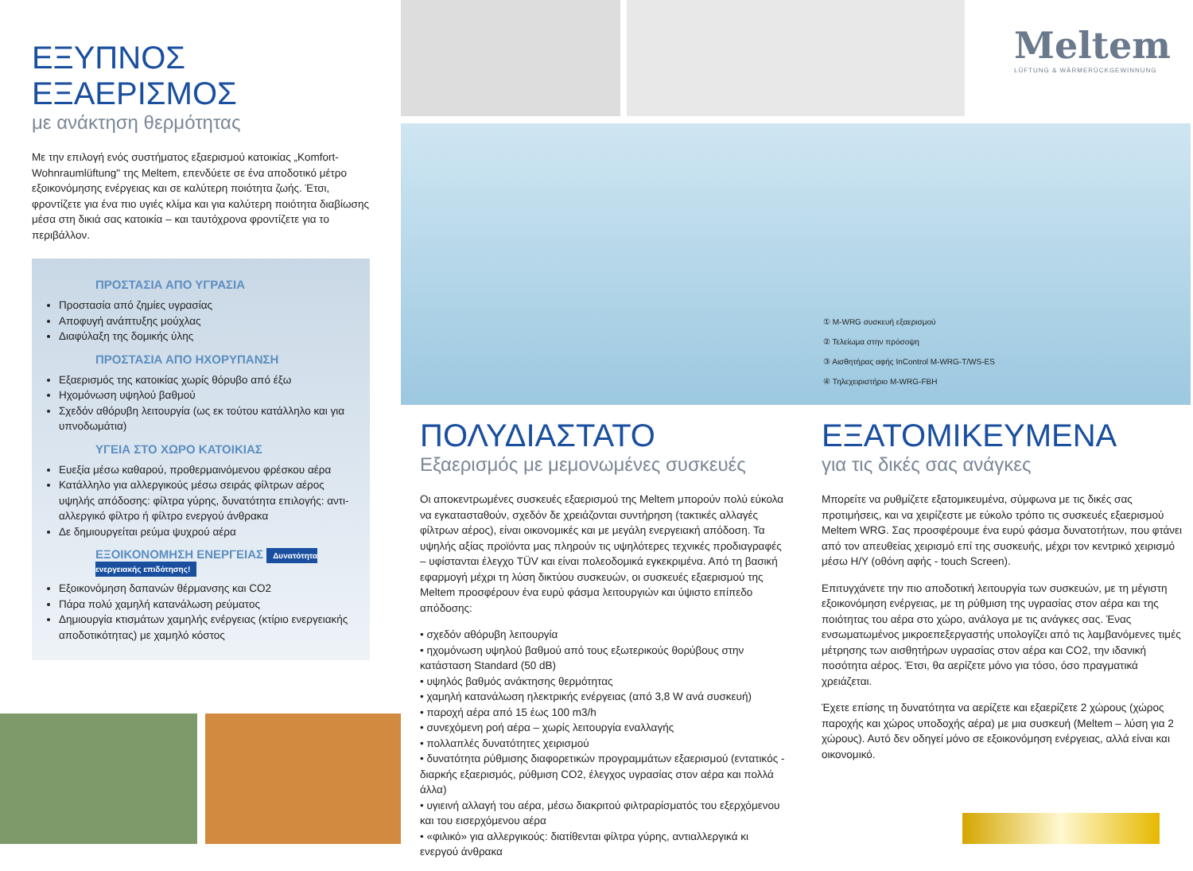ΕΞΥΠΝΟΣ ΕΞΑΕΡΙΣΜΟΣ
με ανάκτηση θερμότητας
Με την επιλογή ενός συστήματος εξαερισμού κατοικίας „Komfort-Wohnraumlüftung" της Meltem, επενδύετε σε ένα αποδοτικό μέτρο εξοικονόμησης ενέργειας και σε καλύτερη ποιότητα ζωής. Έτσι, φροντίζετε για ένα πιο υγιές κλίμα και για καλύτερη ποιότητα διαβίωσης μέσα στη δικιά σας κατοικία – και ταυτόχρονα φροντίζετε για το περιβάλλον.
ΠΡΟΣΤΑΣΙΑ ΑΠΟ ΥΓΡΑΣΙΑ
Προστασία από ζημίες υγρασίας
Αποφυγή ανάπτυξης μούχλας
Διαφύλαξη της δομικής ύλης
ΠΡΟΣΤΑΣΙΑ ΑΠΟ ΗΧΟΡΥΠΑΝΣΗ
Εξαερισμός της κατοικίας χωρίς θόρυβο από έξω
Ηχομόνωση υψηλού βαθμού
Σχεδόν αθόρυβη λειτουργία (ως εκ τούτου κατάλληλο και για υπνοδωμάτια)
ΥΓΕΙΑ ΣΤΟ ΧΩΡΟ ΚΑΤΟΙΚΙΑΣ
Ευεξία μέσω καθαρού, προθερμαινόμενου φρέσκου αέρα
Κατάλληλο για αλλεργικούς μέσω σειράς φίλτρων αέρος υψηλής απόδοσης: φίλτρα γύρης, δυνατότητα επιλογής: αντι-αλλεργικό φίλτρο ή φίλτρο ενεργού άνθρακα
Δε δημιουργείται ρεύμα ψυχρού αέρα
ΕΞΟΙΚΟΝΟΜΗΣΗ ΕΝΕΡΓΕΙΑΣ Δυνατότητα ενεργειακής επιδότησης!
Εξοικονόμηση δαπανών θέρμανσης και CO2
Πάρα πολύ χαμηλή κατανάλωση ρεύματος
Δημιουργία κτισμάτων χαμηλής ενέργειας (κτίριο ενεργειακής αποδοτικότητας) με χαμηλό κόστος
① M-WRG συσκευή εξαερισμού
② Τελείωμα στην πρόσοψη
③ Αισθητήρας αφής InControl M-WRG-T/WS-ES
④ Τηλεχειριστήριο M-WRG-FBH
Meltem
LÜFTUNG & WÄRMERÜCKGEWINNUNG
ΠΟΛΥΔΙΑΣΤΑΤΟ
Εξαερισμός με μεμονωμένες συσκευές
Οι αποκεντρωμένες συσκευές εξαερισμού της Meltem μπορούν πολύ εύκολα να εγκατασταθούν, σχεδόν δε χρειάζονται συντήρηση (τακτικές αλλαγές φίλτρων αέρος), είναι οικονομικές και με μεγάλη ενεργειακή απόδοση. Τα υψηλής αξίας προϊόντα μας πληρούν τις υψηλότερες τεχνικές προδιαγραφές – υφίστανται έλεγχο TÜV και είναι πολεοδομικά εγκεκριμένα. Από τη βασική εφαρμογή μέχρι τη λύση δικτύου συσκευών, οι συσκευές εξαερισμού της Meltem προσφέρουν ένα ευρύ φάσμα λειτουργιών και ύψιστο επίπεδο απόδοσης:
• σχεδόν αθόρυβη λειτουργία
• ηχομόνωση υψηλού βαθμού από τους εξωτερικούς θορύβους στην κατάσταση Standard (50 dB)
• υψηλός βαθμός ανάκτησης θερμότητας
• χαμηλή κατανάλωση ηλεκτρικής ενέργειας (από 3,8 W ανά συσκευή)
• παροχή αέρα από 15 έως 100 m3/h
• συνεχόμενη ροή αέρα – χωρίς λειτουργία εναλλαγής
• πολλαπλές δυνατότητες χειρισμού
• δυνατότητα ρύθμισης διαφορετικών προγραμμάτων εξαερισμού (εντατικός - διαρκής εξαερισμός, ρύθμιση CO2, έλεγχος υγρασίας στον αέρα και πολλά άλλα)
• υγιεινή αλλαγή του αέρα, μέσω διακριτού φιλτραρίσματός του εξερχόμενου και του εισερχόμενου αέρα
• «φιλικό» για αλλεργικούς: διατίθενται φίλτρα γύρης, αντιαλλεργικά κι ενεργού άνθρακα
ΕΞΑΤΟΜΙΚΕΥΜΕΝΑ
για τις δικές σας ανάγκες
Μπορείτε να ρυθμίζετε εξατομικευμένα, σύμφωνα με τις δικές σας προτιμήσεις, και να χειρίζεστε με εύκολο τρόπο τις συσκευές εξαερισμού Meltem WRG. Σας προσφέρουμε ένα ευρύ φάσμα δυνατοτήτων, που φτάνει από τον απευθείας χειρισμό επί της συσκευής, μέχρι τον κεντρικό χειρισμό μέσω Η/Υ (οθόνη αφής - touch Screen).
Επιτυγχάνετε την πιο αποδοτική λειτουργία των συσκευών, με τη μέγιστη εξοικονόμηση ενέργειας, με τη ρύθμιση της υγρασίας στον αέρα και της ποιότητας του αέρα στο χώρο, ανάλογα με τις ανάγκες σας. Ένας ενσωματωμένος μικροεπεξεργαστής υπολογίζει από τις λαμβανόμενες τιμές μέτρησης των αισθητήρων υγρασίας στον αέρα και CO2, την ιδανική ποσότητα αέρος. Έτσι, θα αερίζετε μόνο για τόσο, όσο πραγματικά χρειάζεται.
Έχετε επίσης τη δυνατότητα να αερίζετε και εξαερίζετε 2 χώρους (χώρος παροχής και χώρος υποδοχής αέρα) με μια συσκευή (Meltem – λύση για 2 χώρους). Αυτό δεν οδηγεί μόνο σε εξοικονόμηση ενέργειας, αλλά είναι και οικονομικό.